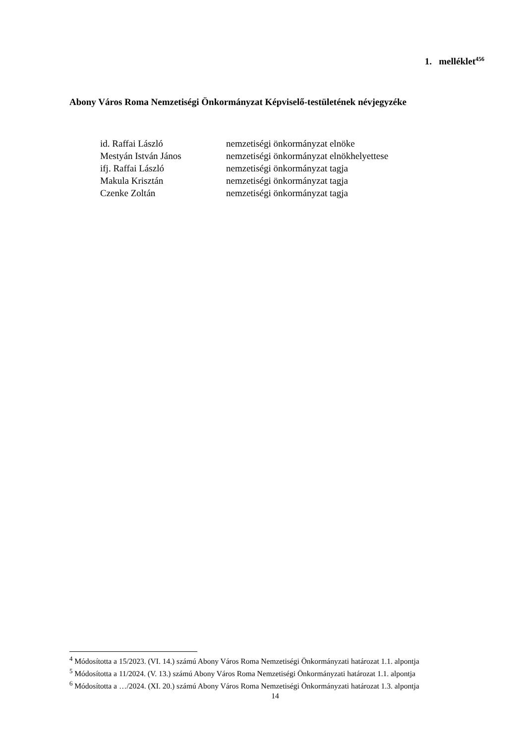1. melléklet<sup>456</sup>
Abony Város Roma Nemzetiségi Önkormányzat Képviselő-testületének névjegyzéke
| id. Raffai László | nemzetiségi önkormányzat elnöke |
| Mestyán István János | nemzetiségi önkormányzat elnökhelyettese |
| ifj. Raffai László | nemzetiségi önkormányzat tagja |
| Makula Krisztán | nemzetiségi önkormányzat tagja |
| Czenke Zoltán | nemzetiségi önkormányzat tagja |
<sup>4</sup> Módosította a 15/2023. (VI. 14.) számú Abony Város Roma Nemzetiségi Önkormányzati határozat 1.1. alpontja
<sup>5</sup> Módosította a 11/2024. (V. 13.) számú Abony Város Roma Nemzetiségi Önkormányzati határozat 1.1. alpontja
<sup>6</sup> Módosította a …/2024. (XI. 20.) számú Abony Város Roma Nemzetiségi Önkormányzati határozat 1.3. alpontja
14